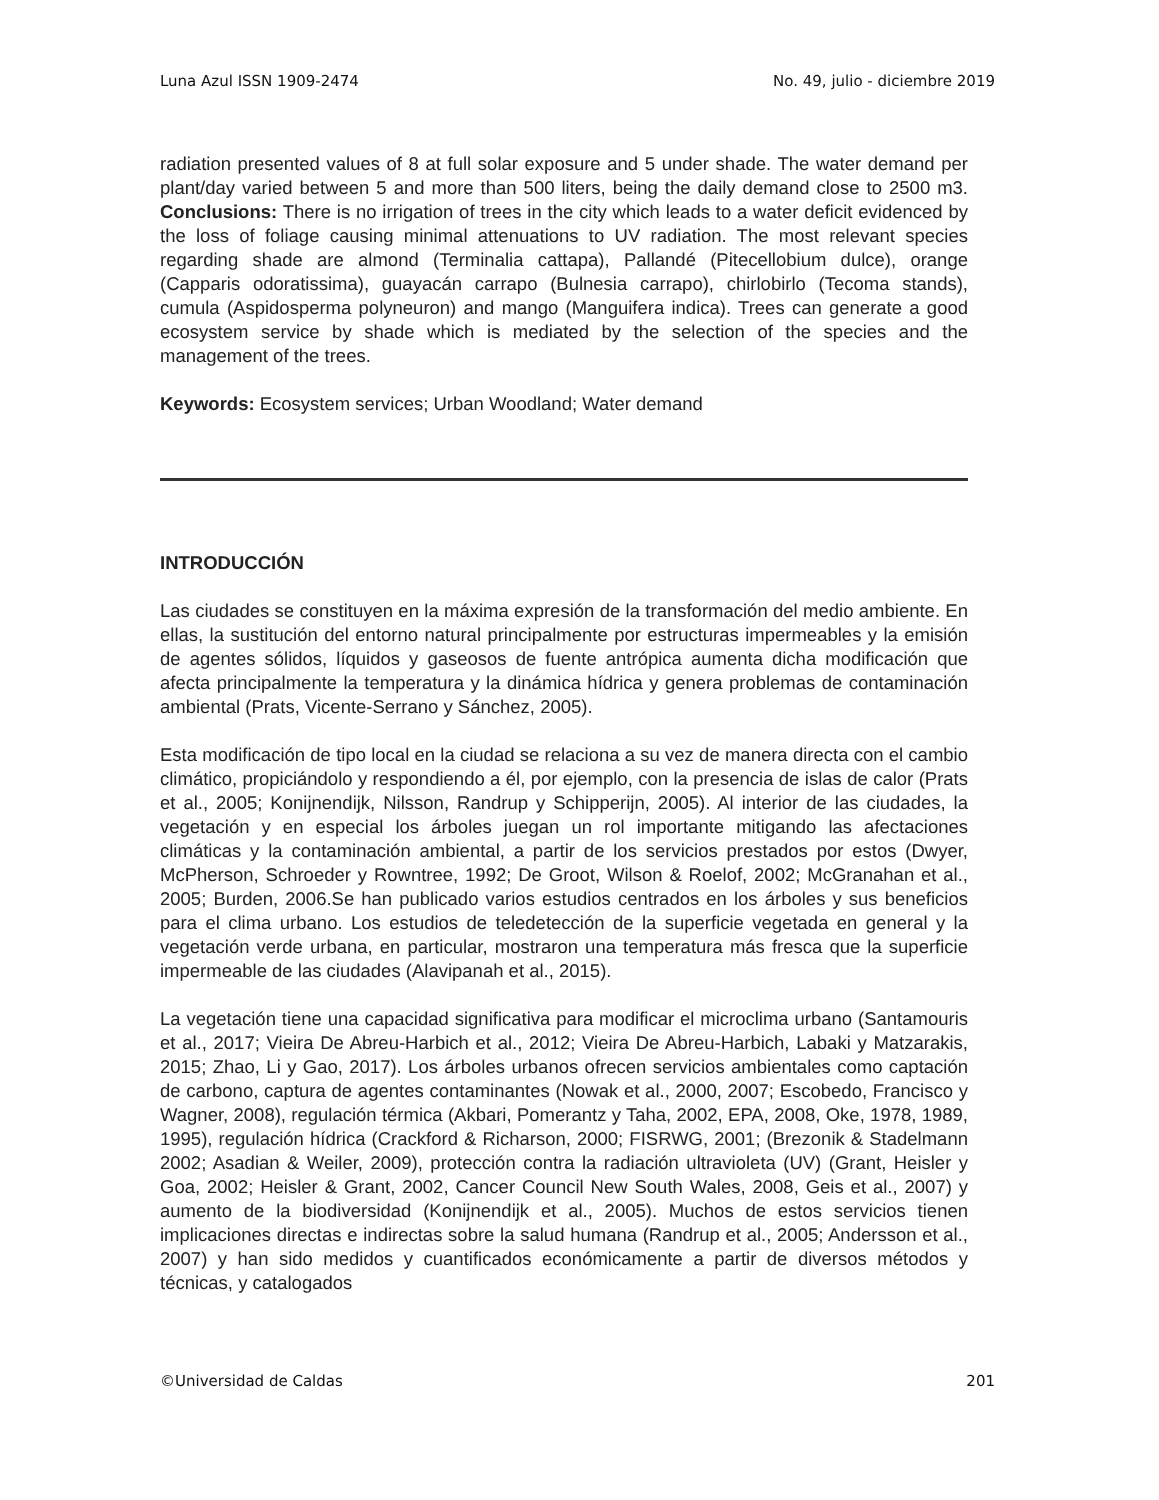Luna Azul ISSN 1909-2474 No. 49, julio - diciembre 2019
radiation presented values of 8 at full solar exposure and 5 under shade. The water demand per plant/day varied between 5 and more than 500 liters, being the daily demand close to 2500 m3. Conclusions: There is no irrigation of trees in the city which leads to a water deficit evidenced by the loss of foliage causing minimal attenuations to UV radiation. The most relevant species regarding shade are almond (Terminalia cattapa), Pallandé (Pitecellobium dulce), orange (Capparis odoratissima), guayacán carrapo (Bulnesia carrapo), chirlobirlo (Tecoma stands), cumula (Aspidosperma polyneuron) and mango (Manguifera indica). Trees can generate a good ecosystem service by shade which is mediated by the selection of the species and the management of the trees.
Keywords: Ecosystem services; Urban Woodland; Water demand
INTRODUCCIÓN
Las ciudades se constituyen en la máxima expresión de la transformación del medio ambiente. En ellas, la sustitución del entorno natural principalmente por estructuras impermeables y la emisión de agentes sólidos, líquidos y gaseosos de fuente antrópica aumenta dicha modificación que afecta principalmente la temperatura y la dinámica hídrica y genera problemas de contaminación ambiental (Prats, Vicente-Serrano y Sánchez, 2005).
Esta modificación de tipo local en la ciudad se relaciona a su vez de manera directa con el cambio climático, propiciándolo y respondiendo a él, por ejemplo, con la presencia de islas de calor (Prats et al., 2005; Konijnendijk, Nilsson, Randrup y Schipperijn, 2005). Al interior de las ciudades, la vegetación y en especial los árboles juegan un rol importante mitigando las afectaciones climáticas y la contaminación ambiental, a partir de los servicios prestados por estos (Dwyer, McPherson, Schroeder y Rowntree, 1992; De Groot, Wilson & Roelof, 2002; McGranahan et al., 2005; Burden, 2006.Se han publicado varios estudios centrados en los árboles y sus beneficios para el clima urbano. Los estudios de teledetección de la superficie vegetada en general y la vegetación verde urbana, en particular, mostraron una temperatura más fresca que la superficie impermeable de las ciudades (Alavipanah et al., 2015).
La vegetación tiene una capacidad significativa para modificar el microclima urbano (Santamouris et al., 2017; Vieira De Abreu-Harbich et al., 2012; Vieira De Abreu-Harbich, Labaki y Matzarakis, 2015; Zhao, Li y Gao, 2017). Los árboles urbanos ofrecen servicios ambientales como captación de carbono, captura de agentes contaminantes (Nowak et al., 2000, 2007; Escobedo, Francisco y Wagner, 2008), regulación térmica (Akbari, Pomerantz y Taha, 2002, EPA, 2008, Oke, 1978, 1989, 1995), regulación hídrica (Crackford & Richarson, 2000; FISRWG, 2001; (Brezonik & Stadelmann 2002; Asadian & Weiler, 2009), protección contra la radiación ultravioleta (UV) (Grant, Heisler y Goa, 2002; Heisler & Grant, 2002, Cancer Council New South Wales, 2008, Geis et al., 2007) y aumento de la biodiversidad (Konijnendijk et al., 2005). Muchos de estos servicios tienen implicaciones directas e indirectas sobre la salud humana (Randrup et al., 2005; Andersson et al., 2007) y han sido medidos y cuantificados económicamente a partir de diversos métodos y técnicas, y catalogados
©Universidad de Caldas 201